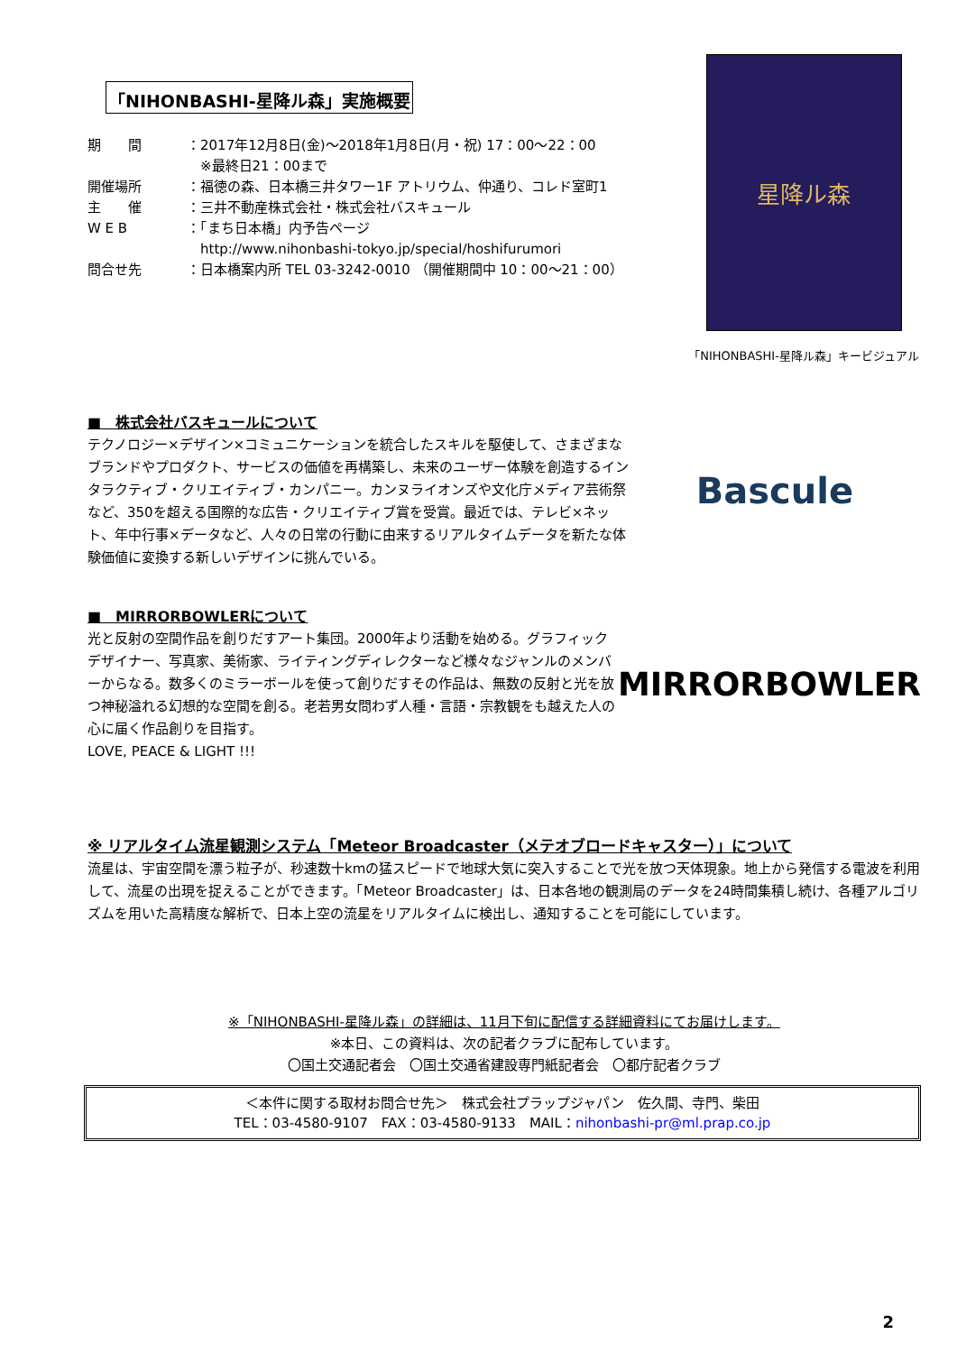「NIHONBASHI-星降ル森」実施概要
期　　間 ：2017年12月8日(金)～2018年1月8日(月・祝) 17：00～22：00
　※最終日21：00まで
開催場所 ：福徳の森、日本橋三井タワー1F アトリウム、仲通り、コレド室町1
主　　催 ：三井不動産株式会社・株式会社バスキュール
W E B ：「まち日本橋」内予告ページ
　http://www.nihonbashi-tokyo.jp/special/hoshifurumori
問合せ先 ：日本橋案内所 TEL 03-3242-0010 （開催期間中 10：00～21：00）
星降ル森
「NIHONBASHI-星降ル森」キービジュアル
■　株式会社バスキュールについて
テクノロジー×デザイン×コミュニケーションを統合したスキルを駆使して、さまざまなブランドやプロダクト、サービスの価値を再構築し、未来のユーザー体験を創造するインタラクティブ・クリエイティブ・カンパニー。カンヌライオンズや文化庁メディア芸術祭など、350を超える国際的な広告・クリエイティブ賞を受賞。最近では、テレビ×ネット、年中行事×データなど、人々の日常の行動に由来するリアルタイムデータを新たな体験価値に変換する新しいデザインに挑んでいる。
Bascule
■　MIRRORBOWLERについて
光と反射の空間作品を創りだすアート集団。2000年より活動を始める。グラフィックデザイナー、写真家、美術家、ライティングディレクターなど様々なジャンルのメンバーからなる。数多くのミラーボールを使って創りだすその作品は、無数の反射と光を放つ神秘溢れる幻想的な空間を創る。老若男女問わず人種・言語・宗教観をも越えた人の心に届く作品創りを目指す。
LOVE, PEACE & LIGHT !!!
MIRRORBOWLER
※ リアルタイム流星観測システム「Meteor Broadcaster（メテオブロードキャスター）」について
流星は、宇宙空間を漂う粒子が、秒速数十kmの猛スピードで地球大気に突入することで光を放つ天体現象。地上から発信する電波を利用して、流星の出現を捉えることができます。「Meteor Broadcaster」は、日本各地の観測局のデータを24時間集積し続け、各種アルゴリズムを用いた高精度な解析で、日本上空の流星をリアルタイムに検出し、通知することを可能にしています。
※「NIHONBASHI-星降ル森」の詳細は、11月下旬に配信する詳細資料にてお届けします。
※本日、この資料は、次の記者クラブに配布しています。
〇国土交通記者会　〇国土交通省建設専門紙記者会　〇都庁記者クラブ
＜本件に関する取材お問合せ先＞　株式会社プラップジャパン　佐久間、寺門、柴田
TEL：03-4580-9107　FAX：03-4580-9133　MAIL：nihonbashi-pr@ml.prap.co.jp
2